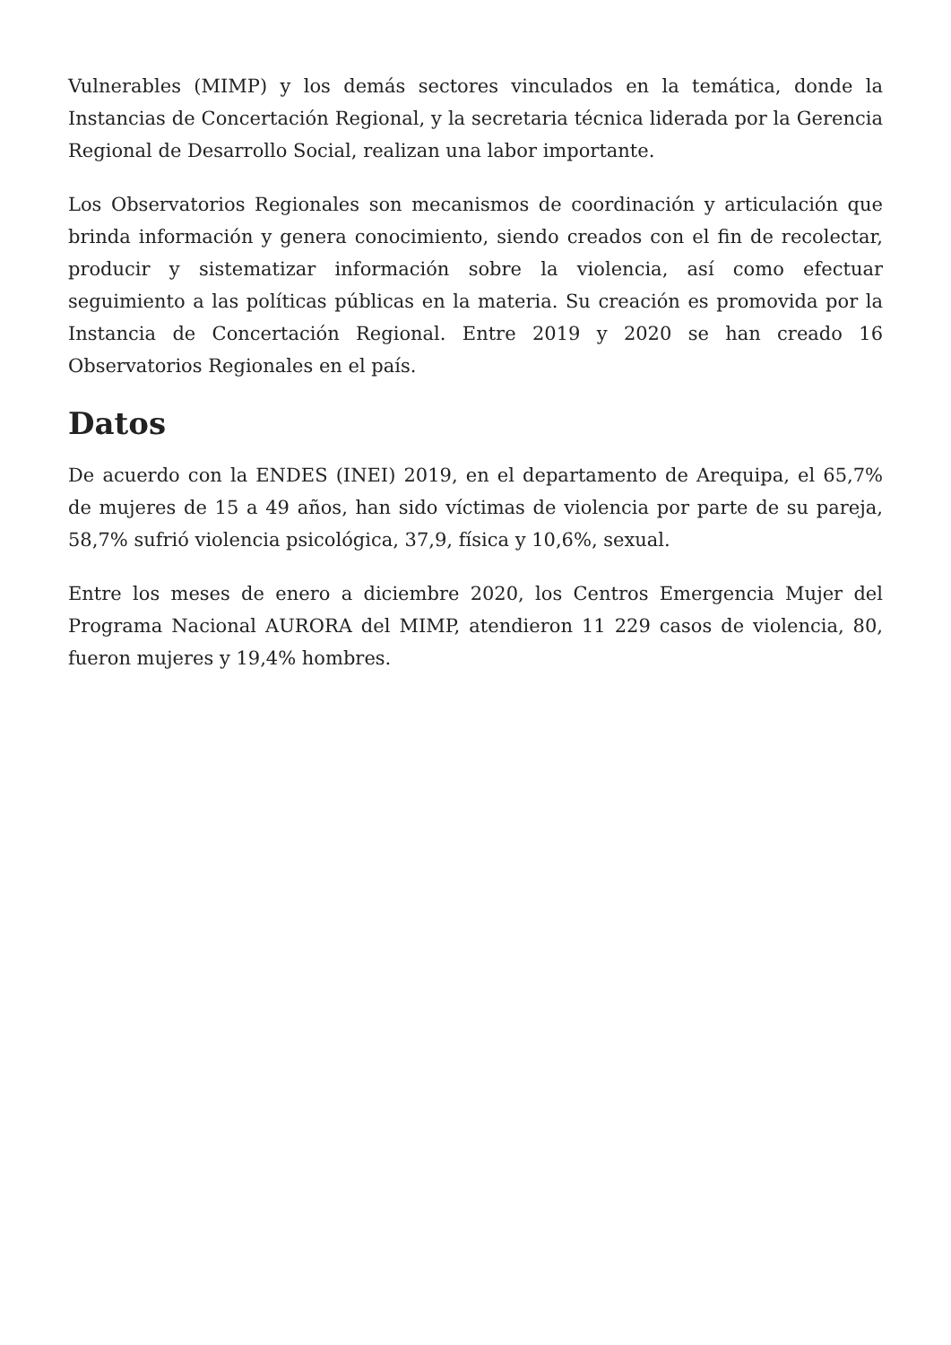Vulnerables (MIMP) y los demás sectores vinculados en la temática, donde la Instancias de Concertación Regional, y la secretaria técnica liderada por la Gerencia Regional de Desarrollo Social, realizan una labor importante.
Los Observatorios Regionales son mecanismos de coordinación y articulación que brinda información y genera conocimiento, siendo creados con el fin de recolectar, producir y sistematizar información sobre la violencia, así como efectuar seguimiento a las políticas públicas en la materia. Su creación es promovida por la Instancia de Concertación Regional. Entre 2019 y 2020 se han creado 16 Observatorios Regionales en el país.
Datos
De acuerdo con la ENDES (INEI) 2019, en el departamento de Arequipa, el 65,7% de mujeres de 15 a 49 años, han sido víctimas de violencia por parte de su pareja, 58,7% sufrió violencia psicológica, 37,9, física y 10,6%, sexual.
Entre los meses de enero a diciembre 2020, los Centros Emergencia Mujer del Programa Nacional AURORA del MIMP, atendieron 11 229 casos de violencia, 80, fueron mujeres y 19,4% hombres.